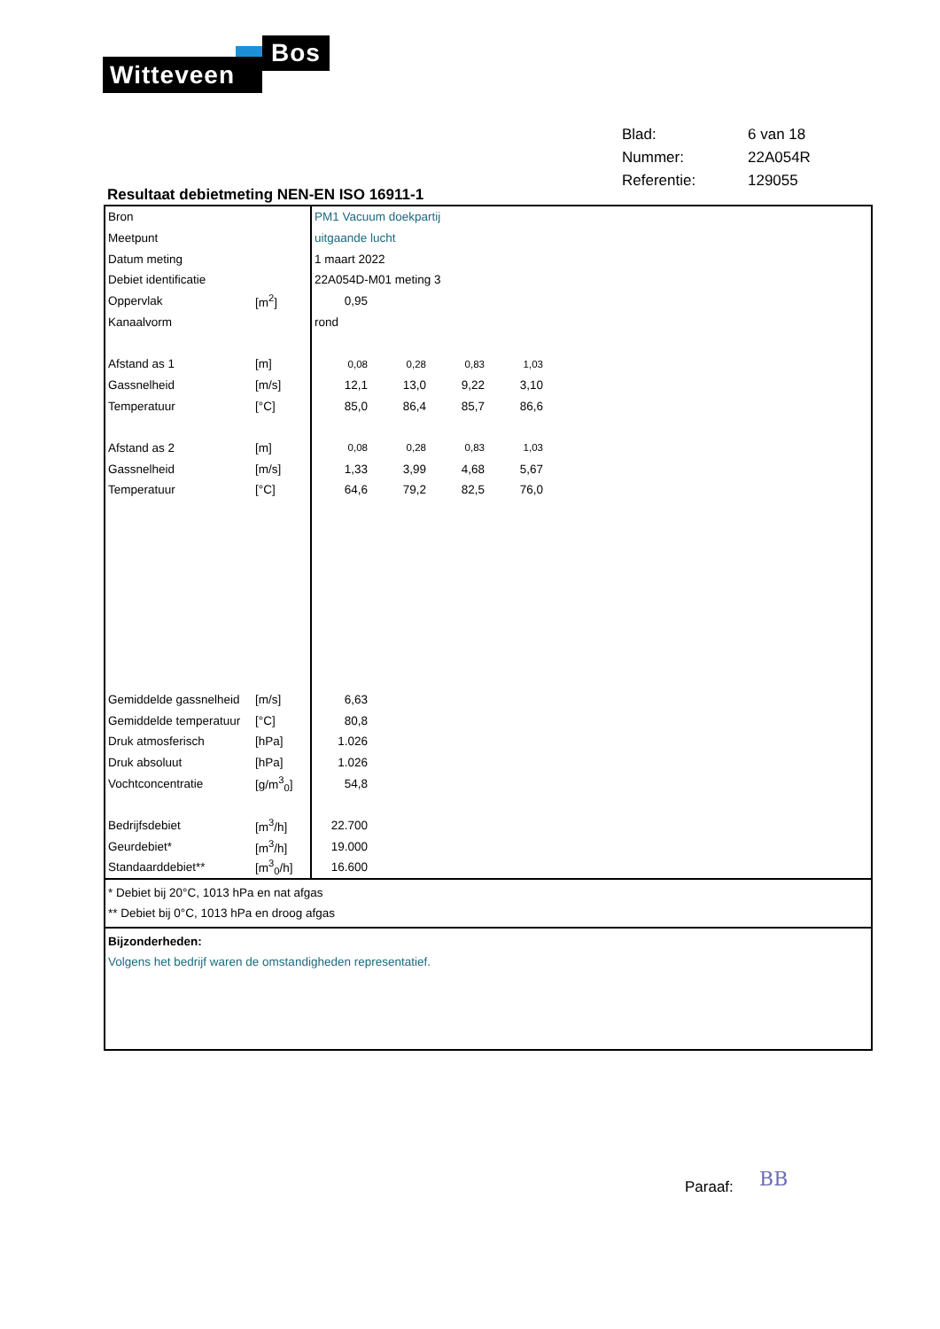Witteveen
Bos
| Blad: | 6 van 18 |
| Nummer: | 22A054R |
| Referentie: | 129055 |
Resultaat debietmeting NEN-EN ISO 16911-1
| Bron | | PM1 Vacuum doekpartij | | | | |
| Meetpunt | | uitgaande lucht | | | | |
| Datum meting | | 1 maart 2022 | | | | |
| Debiet identificatie | | 22A054D-M01 meting 3 | | | | |
| Oppervlak | [m<sup>2</sup>] | 0,95 | | | | |
| Kanaalvorm | | rond | | | | |
| Afstand as 1 | [m] | 0,08 | 0,28 | 0,83 | 1,03 | |
| Gassnelheid | [m/s] | 12,1 | 13,0 | 9,22 | 3,10 | |
| Temperatuur | [°C] | 85,0 | 86,4 | 85,7 | 86,6 | |
| Afstand as 2 | [m] | 0,08 | 0,28 | 0,83 | 1,03 | |
| Gassnelheid | [m/s] | 1,33 | 3,99 | 4,68 | 5,67 | |
| Temperatuur | [°C] | 64,6 | 79,2 | 82,5 | 76,0 | |
| Gemiddelde gassnelheid | [m/s] | 6,63 | | | | |
| Gemiddelde temperatuur | [°C] | 80,8 | | | | |
| Druk atmosferisch | [hPa] | 1.026 | | | | |
| Druk absoluut | [hPa] | 1.026 | | | | |
| Vochtconcentratie | [g/m<sup>3</sup><sub>0</sub>] | 54,8 | | | | |
| Bedrijfsdebiet | [m<sup>3</sup>/h] | 22.700 | | | | |
| Geurdebiet* | [m<sup>3</sup>/h] | 19.000 | | | | |
| Standaarddebiet** | [m<sup>3</sup><sub>0</sub>/h] | 16.600 | | | | |
* Debiet bij 20°C, 1013 hPa en nat afgas
** Debiet bij 0°C, 1013 hPa en droog afgas
Bijzonderheden:
Volgens het bedrijf waren de omstandigheden representatief.
Paraaf: BB